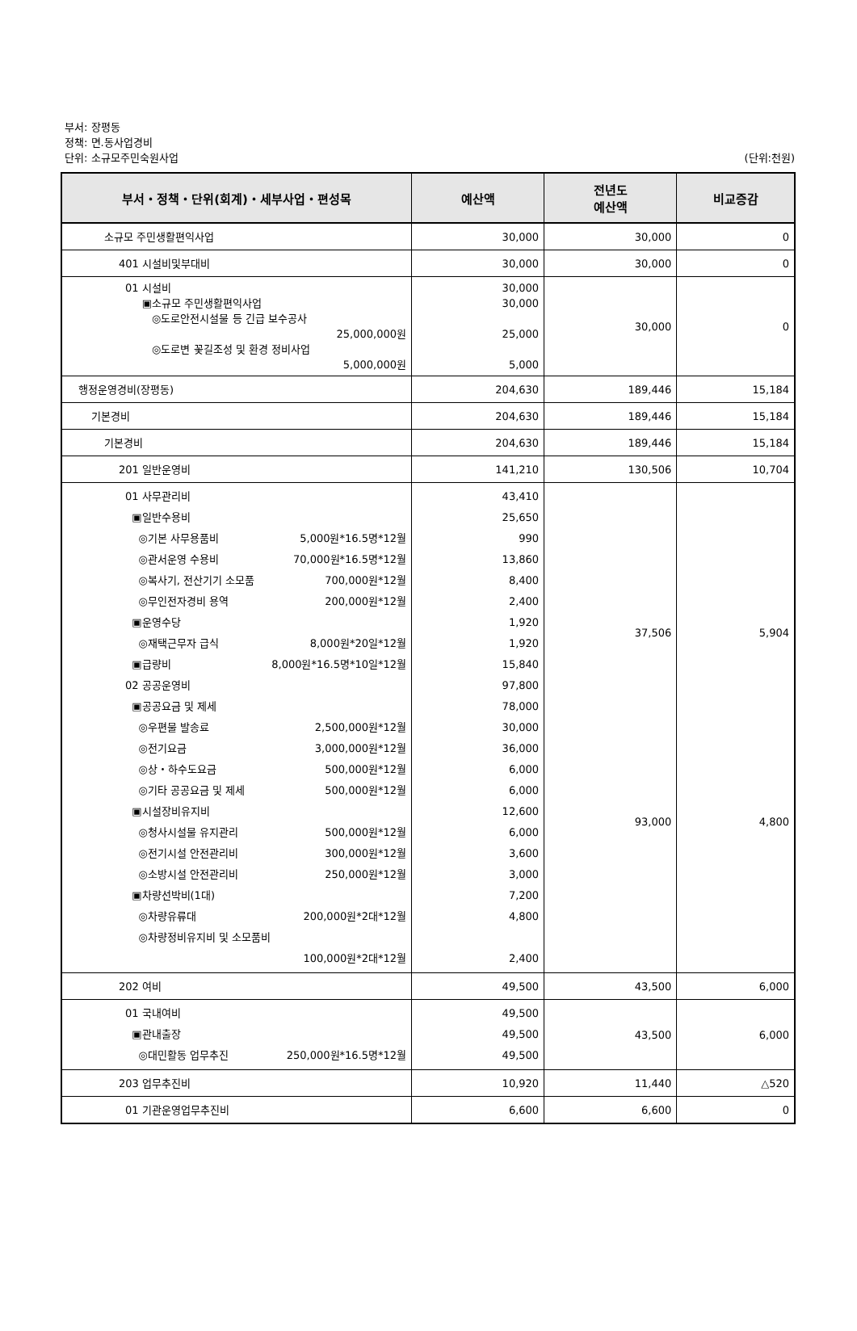부서: 장평동
정책: 면.동사업경비
단위: 소규모주민숙원사업
(단위:천원)
| 부서・정책・단위(회계)・세부사업・편성목 | 예산액 | 전년도 예산액 | 비교증감 |
| --- | --- | --- | --- |
| 소규모 주민생활편익사업 | 30,000 | 30,000 | 0 |
| 401 시설비및부대비 | 30,000 | 30,000 | 0 |
| 01 시설비 ▣소규모 주민생활편익사업 ◎도로안전시설물 등 긴급 보수공사 25,000,000원 ◎도로변 꽃길조성 및 환경 정비사업 5,000,000원 | 30,000 30,000 25,000 5,000 | 30,000 | 0 |
| 행정운영경비(장평동) | 204,630 | 189,446 | 15,184 |
| 기본경비 | 204,630 | 189,446 | 15,184 |
| 기본경비 | 204,630 | 189,446 | 15,184 |
| 201 일반운영비 | 141,210 | 130,506 | 10,704 |
| 01 사무관리비 ▣일반수용비 ◎기본 사무용품비 5,000원*16.5명*12월 ◎관서운영 수용비 70,000원*16.5명*12월 ◎복사기, 전산기기 소모품 700,000원*12월 ◎무인전자경비 용역 200,000원*12월 ▣운영수당 ◎재택근무자 급식 8,000원*20일*12월 ▣급량비 8,000원*16.5명*10일*12월 02 공공운영비 ▣공공요금 및 제세 ◎우편물 발송료 2,500,000원*12월 ◎전기요금 3,000,000원*12월 ◎상・하수도요금 500,000원*12월 ◎기타 공공요금 및 제세 500,000원*12월 ▣시설장비유지비 ◎청사시설물 유지관리 500,000원*12월 ◎전기시설 안전관리비 300,000원*12월 ◎소방시설 안전관리비 250,000원*12월 ▣차량선박비(1대) ◎차량유류대 200,000원*2대*12월 ◎차량정비유지비 및 소모품비 100,000원*2대*12월 | 43,410 25,650 990 13,860 8,400 2,400 1,920 1,920 15,840 97,800 78,000 30,000 36,000 6,000 6,000 12,600 6,000 3,600 3,000 7,200 4,800 2,400 | 37,506 93,000 | 5,904 4,800 |
| 202 여비 | 49,500 | 43,500 | 6,000 |
| 01 국내여비 ▣관내출장 ◎대민활동 업무추진 250,000원*16.5명*12월 | 49,500 49,500 49,500 | 43,500 | 6,000 |
| 203 업무추진비 | 10,920 | 11,440 | △520 |
| 01 기관운영업무추진비 | 6,600 | 6,600 | 0 |